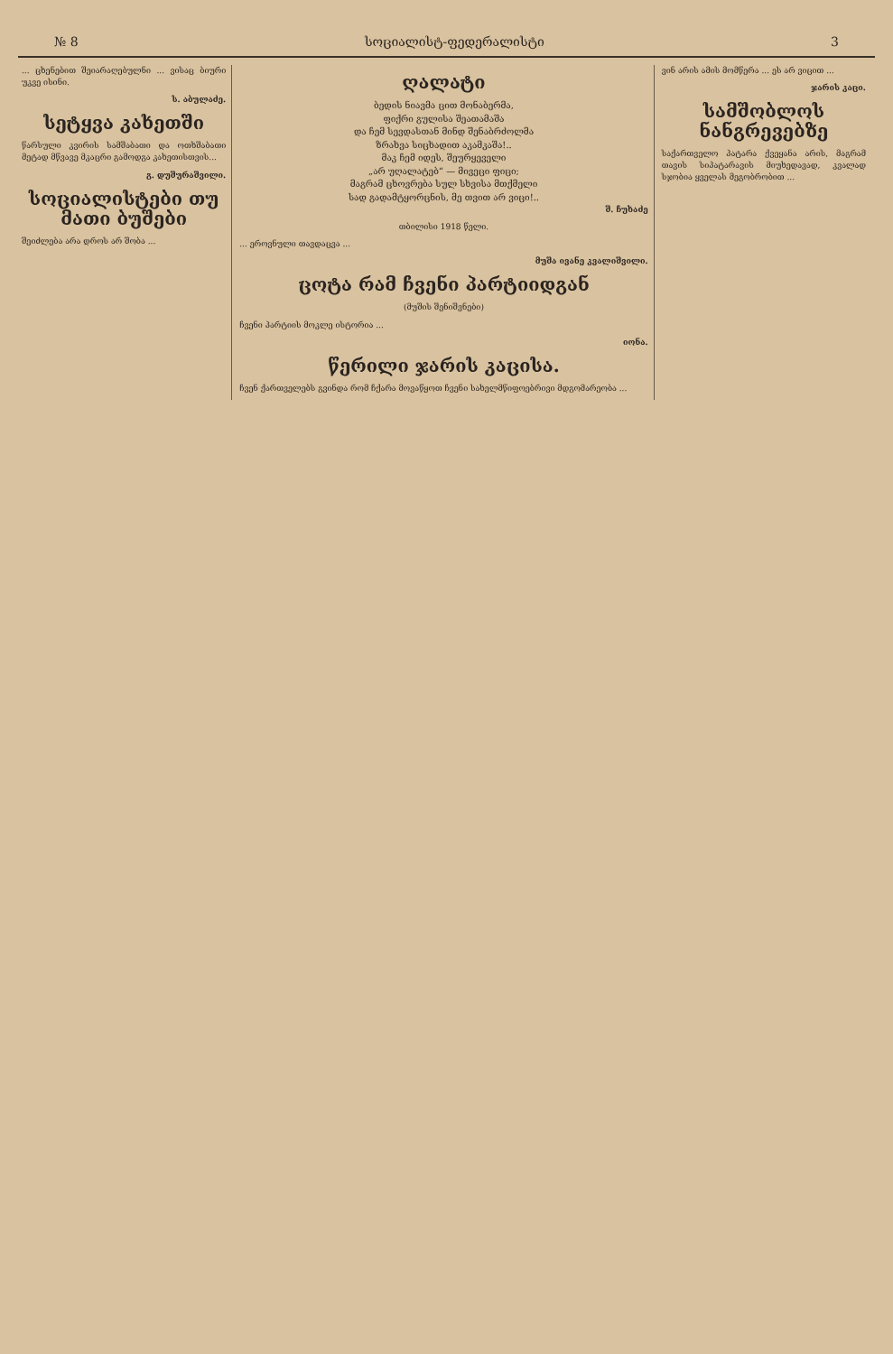№ 8 სოციალისტ-ფედერალისტი 3
... ცხენებით შეიარაღებულნი ... ვისაც ბიური უკვე ისინი.
ს. აბულაძე.
სეტყვა კახეთში
წარსული კვირის სამშაბათი და ოთხშაბათი მეტად მწვავე მკაცრი გამოდგა კახეთისთვის...
გ. დუშურაშვილი.
სოციალისტები თუ მათი ბუშები
შეიძლება არა დროს არ შობა ...
ღალატი
ბედის ნიავმა ცით მონაბერმა,
ფიქრი გულისა შეათამაშა
და ჩემ სევდასთან მინდ შენაბრძოლმა
ზრახვა სიცხადით აკამკაშა!..
მაკ ჩემ იდეს, შეურყეველი
„არ უღალატებ“ — მივეცი ფიცი;
მაგრამ ცხოვრება სულ სხვისა მთქმელი
სად გადამტყორცნის, მე თვით არ ვიცი!..
შ. ჩუხაძე
თბილისი 1918 წელი.
... ეროვნული თავდაცვა ...
მუშა ივანე კვალიშვილი.
ცოტა რამ ჩვენი პარტიიდგან
(მუშის შენიშვნები)
ჩვენი პარტიის მოკლე ისტორია ...
იონა.
წერილი ჯარის კაცისა.
ჩვენ ქართველებს გვინდა რომ ჩქარა მოვაწყოთ ჩვენი სახელმწიფოებრივი მდგომარეობა ...
ვინ არის ამის მომწერა ... ეს არ ვიცით ...
ჯარის კაცი.
სამშობლოს ნანგრევებზე
საქართველო პატარა ქვეყანა არის, მაგრამ თავის სიპატარავის მიუხედავად, კვალად სჯობია ყველას მეგობრობით ...